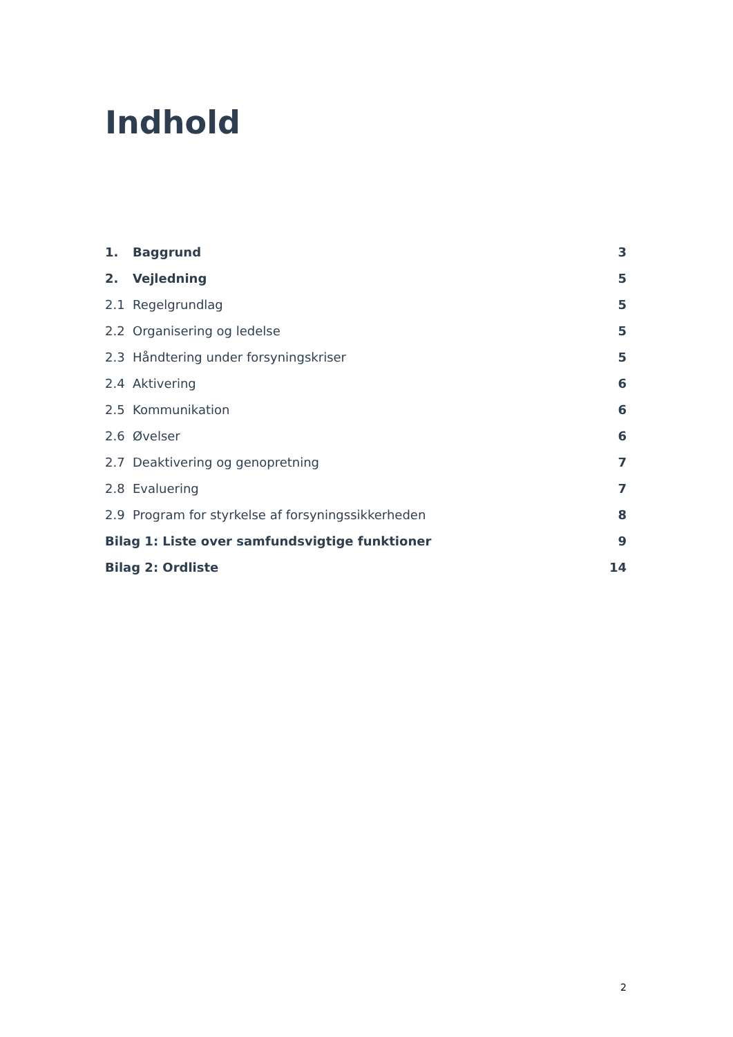Indhold
1. Baggrund 3
2. Vejledning 5
2.1 Regelgrundlag 5
2.2 Organisering og ledelse 5
2.3 Håndtering under forsyningskriser 5
2.4 Aktivering 6
2.5 Kommunikation 6
2.6 Øvelser 6
2.7 Deaktivering og genopretning 7
2.8 Evaluering 7
2.9 Program for styrkelse af forsyningssikkerheden 8
Bilag 1: Liste over samfundsvigtige funktioner 9
Bilag 2: Ordliste 14
2